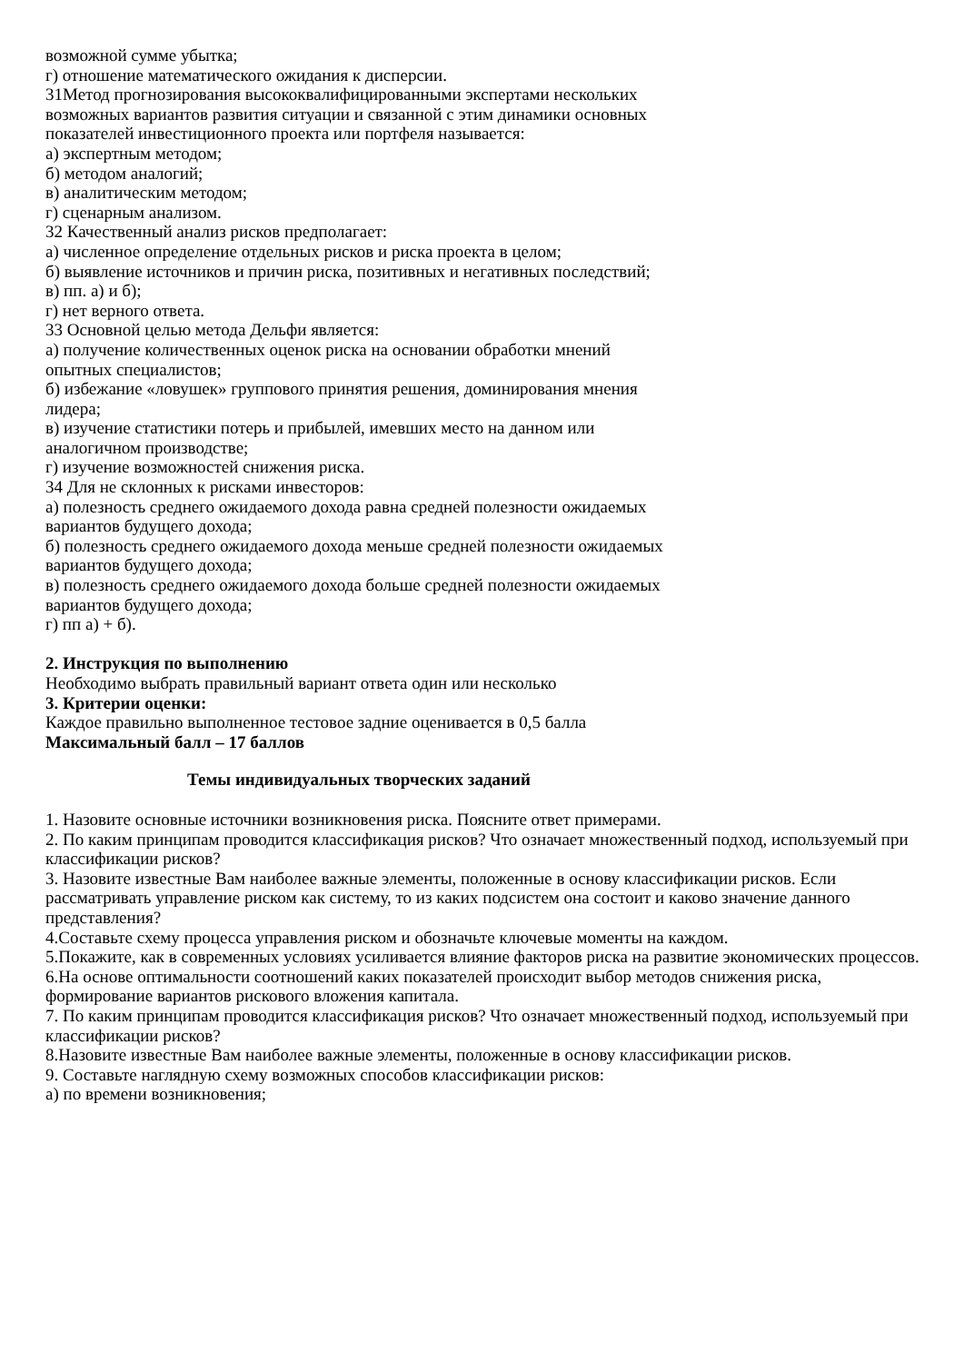возможной сумме убытка;
г) отношение математического ожидания к дисперсии.
31Метод прогнозирования высококвалифицированными экспертами нескольких возможных вариантов развития ситуации и связанной с этим динамики основных показателей инвестиционного проекта или портфеля называется:
а) экспертным методом;
б) методом аналогий;
в) аналитическим методом;
г) сценарным анализом.
32 Качественный анализ рисков предполагает:
а) численное определение отдельных рисков и риска проекта в целом;
б) выявление источников и причин риска, позитивных и негативных последствий;
в) пп. а) и б);
г) нет верного ответа.
33 Основной целью метода Дельфи является:
а) получение количественных оценок риска на основании обработки мнений опытных специалистов;
б) избежание «ловушек» группового принятия решения, доминирования мнения лидера;
в) изучение статистики потерь и прибылей, имевших место на данном или аналогичном производстве;
г) изучение возможностей снижения риска.
34 Для не склонных к рисками инвесторов:
а) полезность среднего ожидаемого дохода равна средней полезности ожидаемых вариантов будущего дохода;
б) полезность среднего ожидаемого дохода меньше средней полезности ожидаемых вариантов будущего дохода;
в) полезность среднего ожидаемого дохода больше средней полезности ожидаемых вариантов будущего дохода;
г) пп а) + б).
2. Инструкция по выполнению
Необходимо выбрать правильный вариант ответа один или несколько
3. Критерии оценки:
Каждое правильно выполненное тестовое задние оценивается в 0,5 балла
Максимальный балл – 17 баллов
Темы индивидуальных творческих заданий
1. Назовите основные источники возникновения риска. Поясните ответ примерами.
2. По каким принципам проводится классификация рисков? Что означает множественный подход, используемый при классификации рисков?
3. Назовите известные Вам наиболее важные элементы, положенные в основу классификации рисков. Если рассматривать управление риском как систему, то из каких подсистем она состоит и каково значение данного представления?
4.Составьте схему процесса управления риском и обозначьте ключевые моменты на каждом.
5.Покажите, как в современных условиях усиливается влияние факторов риска на развитие экономических процессов.
6.На основе оптимальности соотношений каких показателей происходит выбор методов снижения риска, формирование вариантов рискового вложения капитала.
7. По каким принципам проводится классификация рисков? Что означает множественный подход, используемый при классификации рисков?
8.Назовите известные Вам наиболее важные элементы, положенные в основу классификации рисков.
9. Составьте наглядную схему возможных способов классификации рисков:
а) по времени возникновения;